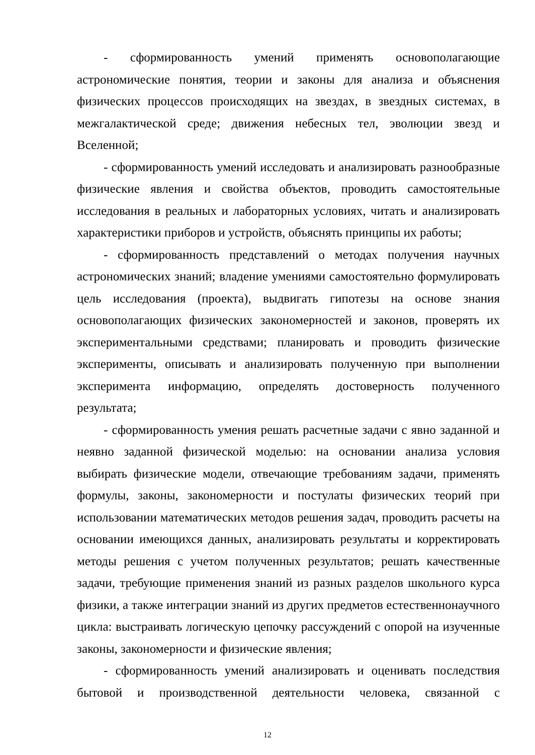- сформированность умений применять основополагающие астрономические понятия, теории и законы для анализа и объяснения физических процессов происходящих на звездах, в звездных системах, в межгалактической среде; движения небесных тел, эволюции звезд и Вселенной;
- сформированность умений исследовать и анализировать разнообразные физические явления и свойства объектов, проводить самостоятельные исследования в реальных и лабораторных условиях, читать и анализировать характеристики приборов и устройств, объяснять принципы их работы;
- сформированность представлений о методах получения научных астрономических знаний; владение умениями самостоятельно формулировать цель исследования (проекта), выдвигать гипотезы на основе знания основополагающих физических закономерностей и законов, проверять их экспериментальными средствами; планировать и проводить физические эксперименты, описывать и анализировать полученную при выполнении эксперимента информацию, определять достоверность полученного результата;
- сформированность умения решать расчетные задачи с явно заданной и неявно заданной физической моделью: на основании анализа условия выбирать физические модели, отвечающие требованиям задачи, применять формулы, законы, закономерности и постулаты физических теорий при использовании математических методов решения задач, проводить расчеты на основании имеющихся данных, анализировать результаты и корректировать методы решения с учетом полученных результатов; решать качественные задачи, требующие применения знаний из разных разделов школьного курса физики, а также интеграции знаний из других предметов естественнонаучного цикла: выстраивать логическую цепочку рассуждений с опорой на изученные законы, закономерности и физические явления;
- сформированность умений анализировать и оценивать последствия бытовой и производственной деятельности человека, связанной с
12